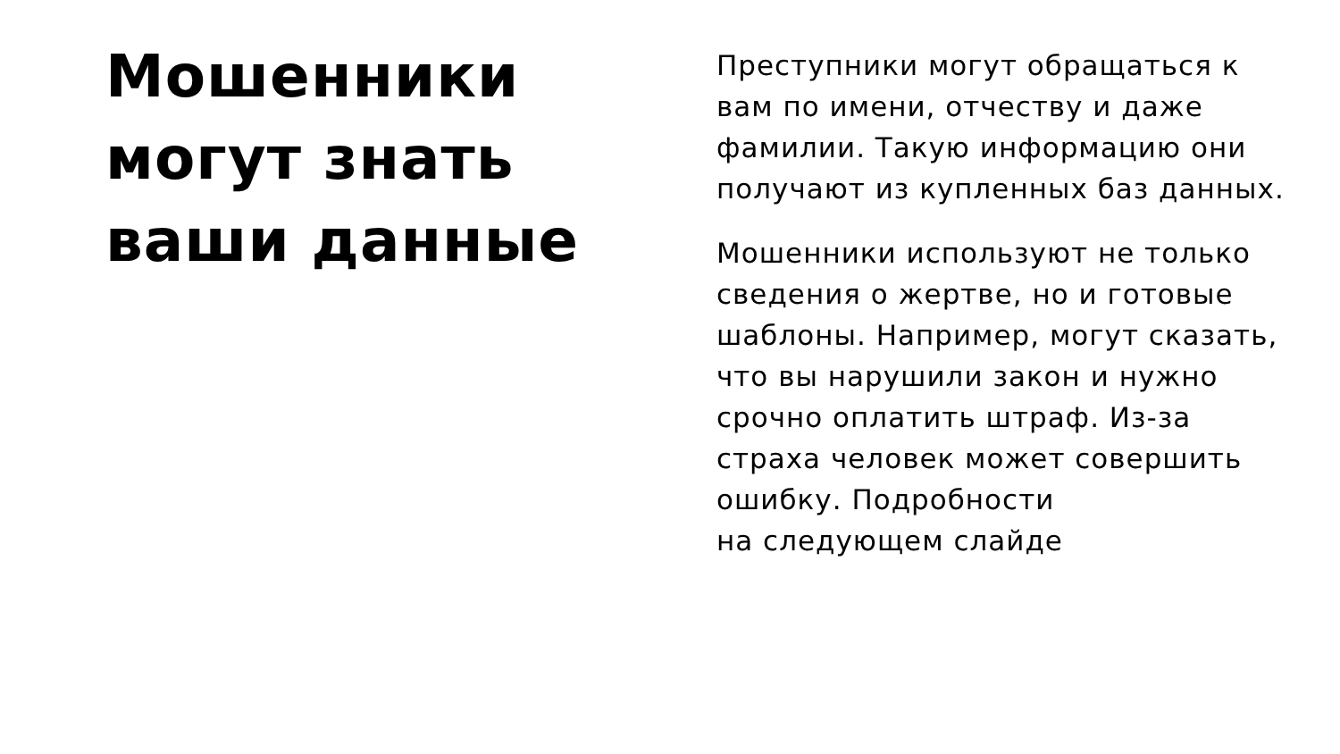Мошенники
могут знать
ваши данные
Преступники могут обращаться к вам по имени, отчеству и даже фамилии. Такую информацию они получают из купленных баз данных.
Мошенники используют не только сведения о жертве, но и готовые шаблоны. Например, могут сказать, что вы нарушили закон и нужно срочно оплатить штраф. Из-за страха человек может совершить ошибку. Подробности
на следующем слайде